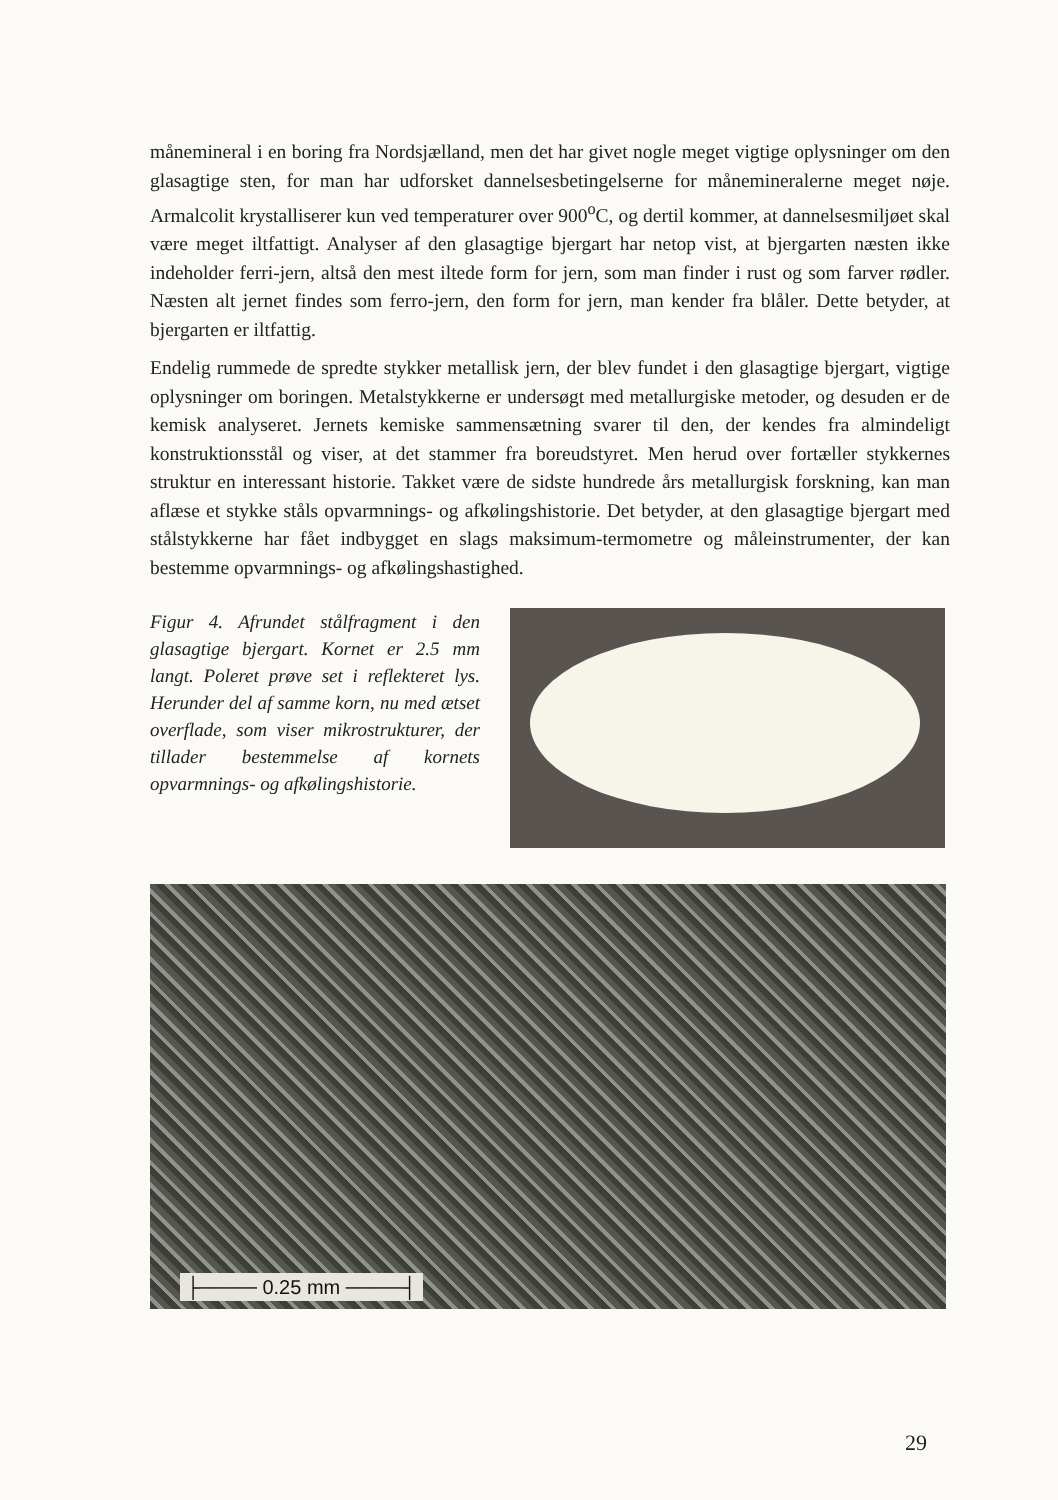månemineral i en boring fra Nordsjælland, men det har givet nogle meget vigtige oplysninger om den glasagtige sten, for man har udforsket dannelsesbetingelserne for månemineralerne meget nøje. Armalcolit krystalliserer kun ved temperaturer over 900<sup>o</sup>C, og dertil kommer, at dannelsesmiljøet skal være meget iltfattigt. Analyser af den glasagtige bjergart har netop vist, at bjergarten næsten ikke indeholder ferri-jern, altså den mest iltede form for jern, som man finder i rust og som farver rødler. Næsten alt jernet findes som ferro-jern, den form for jern, man kender fra blåler. Dette betyder, at bjergarten er iltfattig.
Endelig rummede de spredte stykker metallisk jern, der blev fundet i den glasagtige bjergart, vigtige oplysninger om boringen. Metalstykkerne er undersøgt med metallurgiske metoder, og desuden er de kemisk analyseret. Jernets kemiske sammensætning svarer til den, der kendes fra almindeligt konstruktionsstål og viser, at det stammer fra boreudstyret. Men herud over fortæller stykkernes struktur en interessant historie. Takket være de sidste hundrede års metallurgisk forskning, kan man aflæse et stykke ståls opvarmnings- og afkølingshistorie. Det betyder, at den glasagtige bjergart med stålstykkerne har fået indbygget en slags maksimum-termometre og måleinstrumenter, der kan bestemme opvarmnings- og afkølingshastighed.
Figur 4. Afrundet stålfragment i den glasagtige bjergart. Kornet er 2.5 mm langt. Poleret prøve set i reflekteret lys. Herunder del af samme korn, nu med ætset overflade, som viser mikrostrukturer, der tillader bestemmelse af kornets opvarmnings- og afkølingshistorie.
├──── 0.25 mm ────┤
29